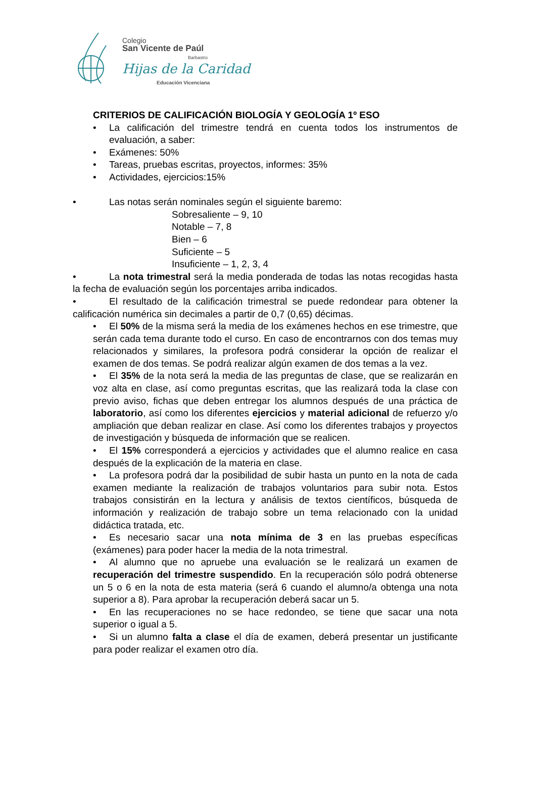Colegio
San Vicente de Paúl
Barbastro
Hijas de la Caridad
Educación Vicenciana
CRITERIOS DE CALIFICACIÓN BIOLOGÍA Y GEOLOGÍA 1º ESO
• La calificación del trimestre tendrá en cuenta todos los instrumentos de evaluación, a saber:
• Exámenes: 50%
• Tareas, pruebas escritas, proyectos, informes: 35%
• Actividades, ejercicios:15%
• Las notas serán nominales según el siguiente baremo:
Sobresaliente – 9, 10
Notable – 7, 8
Bien – 6
Suficiente – 5
Insuficiente – 1, 2, 3, 4
• La nota trimestral será la media ponderada de todas las notas recogidas hasta la fecha de evaluación según los porcentajes arriba indicados.
• El resultado de la calificación trimestral se puede redondear para obtener la calificación numérica sin decimales a partir de 0,7 (0,65) décimas.
• El 50% de la misma será la media de los exámenes hechos en ese trimestre, que serán cada tema durante todo el curso. En caso de encontrarnos con dos temas muy relacionados y similares, la profesora podrá considerar la opción de realizar el examen de dos temas. Se podrá realizar algún examen de dos temas a la vez.
• El 35% de la nota será la media de las preguntas de clase, que se realizarán en voz alta en clase, así como preguntas escritas, que las realizará toda la clase con previo aviso, fichas que deben entregar los alumnos después de una práctica de laboratorio, así como los diferentes ejercicios y material adicional de refuerzo y/o ampliación que deban realizar en clase. Así como los diferentes trabajos y proyectos de investigación y búsqueda de información que se realicen.
• El 15% corresponderá a ejercicios y actividades que el alumno realice en casa después de la explicación de la materia en clase.
• La profesora podrá dar la posibilidad de subir hasta un punto en la nota de cada examen mediante la realización de trabajos voluntarios para subir nota. Estos trabajos consistirán en la lectura y análisis de textos científicos, búsqueda de información y realización de trabajo sobre un tema relacionado con la unidad didáctica tratada, etc.
• Es necesario sacar una nota mínima de 3 en las pruebas específicas (exámenes) para poder hacer la media de la nota trimestral.
• Al alumno que no apruebe una evaluación se le realizará un examen de recuperación del trimestre suspendido. En la recuperación sólo podrá obtenerse un 5 o 6 en la nota de esta materia (será 6 cuando el alumno/a obtenga una nota superior a 8). Para aprobar la recuperación deberá sacar un 5.
• En las recuperaciones no se hace redondeo, se tiene que sacar una nota superior o igual a 5.
• Si un alumno falta a clase el día de examen, deberá presentar un justificante para poder realizar el examen otro día.